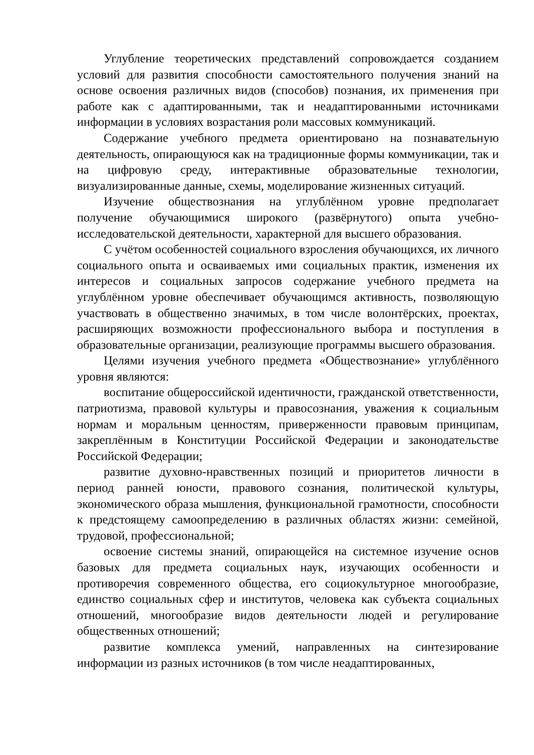Углубление теоретических представлений сопровождается созданием условий для развития способности самостоятельного получения знаний на основе освоения различных видов (способов) познания, их применения при работе как с адаптированными, так и неадаптированными источниками информации в условиях возрастания роли массовых коммуникаций.
Содержание учебного предмета ориентировано на познавательную деятельность, опирающуюся как на традиционные формы коммуникации, так и на цифровую среду, интерактивные образовательные технологии, визуализированные данные, схемы, моделирование жизненных ситуаций.
Изучение обществознания на углублённом уровне предполагает получение обучающимися широкого (развёрнутого) опыта учебно-исследовательской деятельности, характерной для высшего образования.
С учётом особенностей социального взросления обучающихся, их личного социального опыта и осваиваемых ими социальных практик, изменения их интересов и социальных запросов содержание учебного предмета на углублённом уровне обеспечивает обучающимся активность, позволяющую участвовать в общественно значимых, в том числе волонтёрских, проектах, расширяющих возможности профессионального выбора и поступления в образовательные организации, реализующие программы высшего образования.
Целями изучения учебного предмета «Обществознание» углублённого уровня являются:
воспитание общероссийской идентичности, гражданской ответственности, патриотизма, правовой культуры и правосознания, уважения к социальным нормам и моральным ценностям, приверженности правовым принципам, закреплённым в Конституции Российской Федерации и законодательстве Российской Федерации;
развитие духовно-нравственных позиций и приоритетов личности в период ранней юности, правового сознания, политической культуры, экономического образа мышления, функциональной грамотности, способности к предстоящему самоопределению в различных областях жизни: семейной, трудовой, профессиональной;
освоение системы знаний, опирающейся на системное изучение основ базовых для предмета социальных наук, изучающих особенности и противоречия современного общества, его социокультурное многообразие, единство социальных сфер и институтов, человека как субъекта социальных отношений, многообразие видов деятельности людей и регулирование общественных отношений;
развитие комплекса умений, направленных на синтезирование информации из разных источников (в том числе неадаптированных,